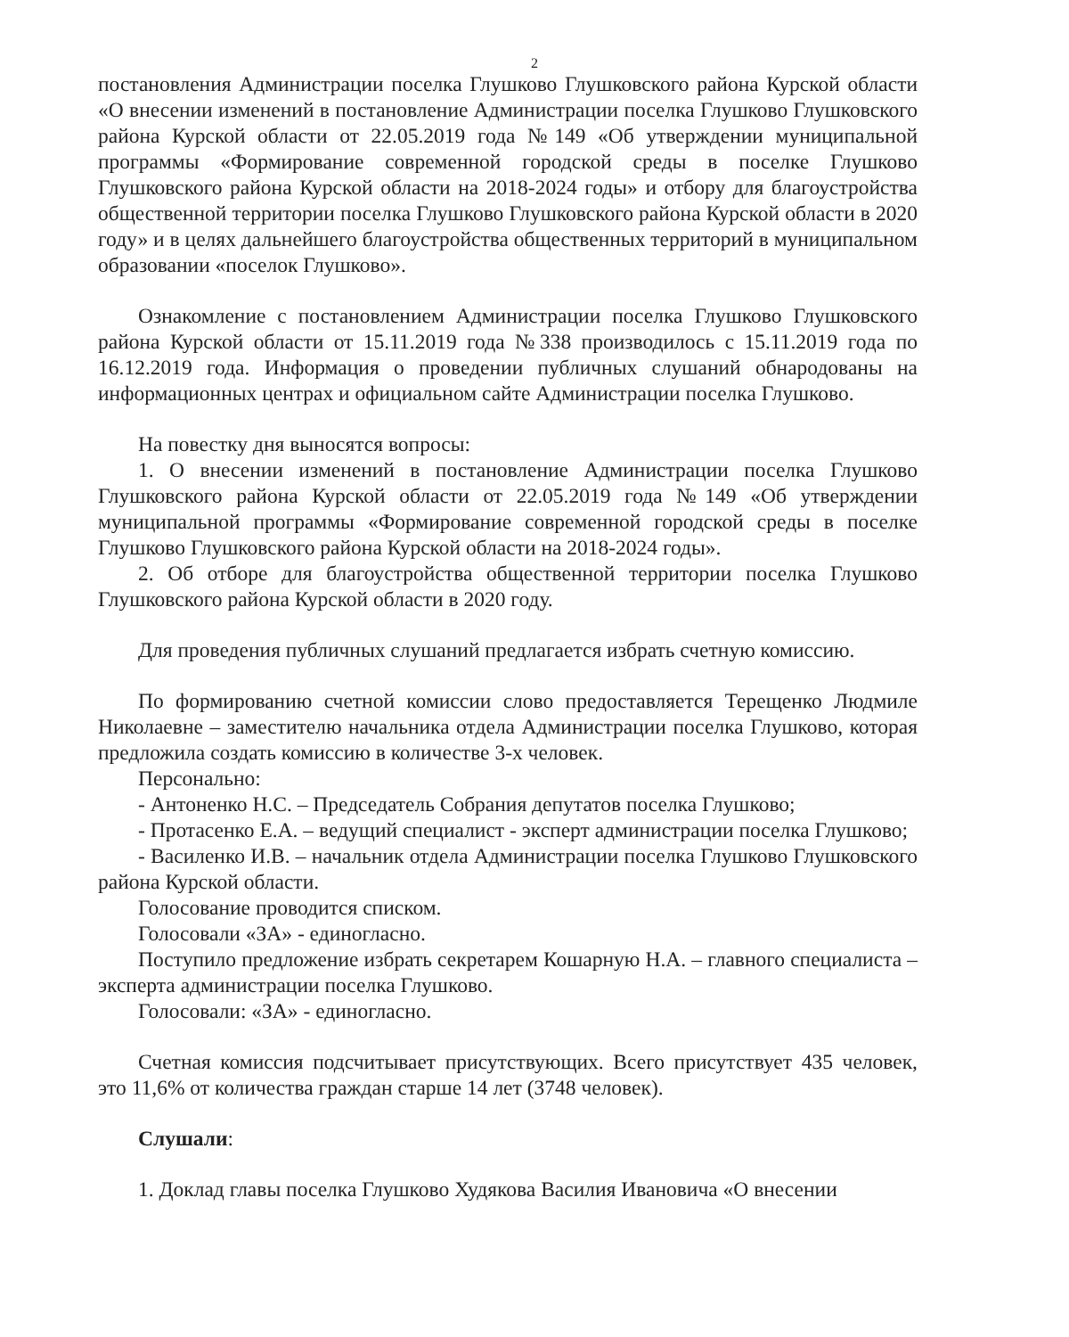2
постановления Администрации поселка Глушково Глушковского района Курской области «О внесении изменений в постановление Администрации поселка Глушково Глушковского района Курской области от 22.05.2019 года №149 «Об утверждении муниципальной программы «Формирование современной городской среды в поселке Глушково Глушковского района Курской области на 2018-2024 годы» и отбору для благоустройства общественной территории поселка Глушково Глушковского района Курской области в 2020 году» и в целях дальнейшего благоустройства общественных территорий в муниципальном образовании «поселок Глушково».
Ознакомление с постановлением Администрации поселка Глушково Глушковского района Курской области от 15.11.2019 года №338 производилось с 15.11.2019 года по 16.12.2019 года. Информация о проведении публичных слушаний обнародованы на информационных центрах и официальном сайте Администрации поселка Глушково.
На повестку дня выносятся вопросы:
1. О внесении изменений в постановление Администрации поселка Глушково Глушковского района Курской области от 22.05.2019 года №149 «Об утверждении муниципальной программы «Формирование современной городской среды в поселке Глушково Глушковского района Курской области на 2018-2024 годы».
2. Об отборе для благоустройства общественной территории поселка Глушково Глушковского района Курской области в 2020 году.
Для проведения публичных слушаний предлагается избрать счетную комиссию.
По формированию счетной комиссии слово предоставляется Терещенко Людмиле Николаевне – заместителю начальника отдела Администрации поселка Глушково, которая предложила создать комиссию в количестве 3-х человек.
Персонально:
- Антоненко Н.С. – Председатель Собрания депутатов поселка Глушково;
- Протасенко Е.А. – ведущий специалист - эксперт администрации поселка Глушково;
- Василенко И.В. – начальник отдела Администрации поселка Глушково Глушковского района Курской области.
Голосование проводится списком.
Голосовали «ЗА» - единогласно.
Поступило предложение избрать секретарем Кошарную Н.А. – главного специалиста – эксперта администрации поселка Глушково.
Голосовали: «ЗА» - единогласно.
Счетная комиссия подсчитывает присутствующих. Всего присутствует 435 человек, это 11,6% от количества граждан старше 14 лет (3748 человек).
Слушали:
1. Доклад главы поселка Глушково Худякова Василия Ивановича «О внесении